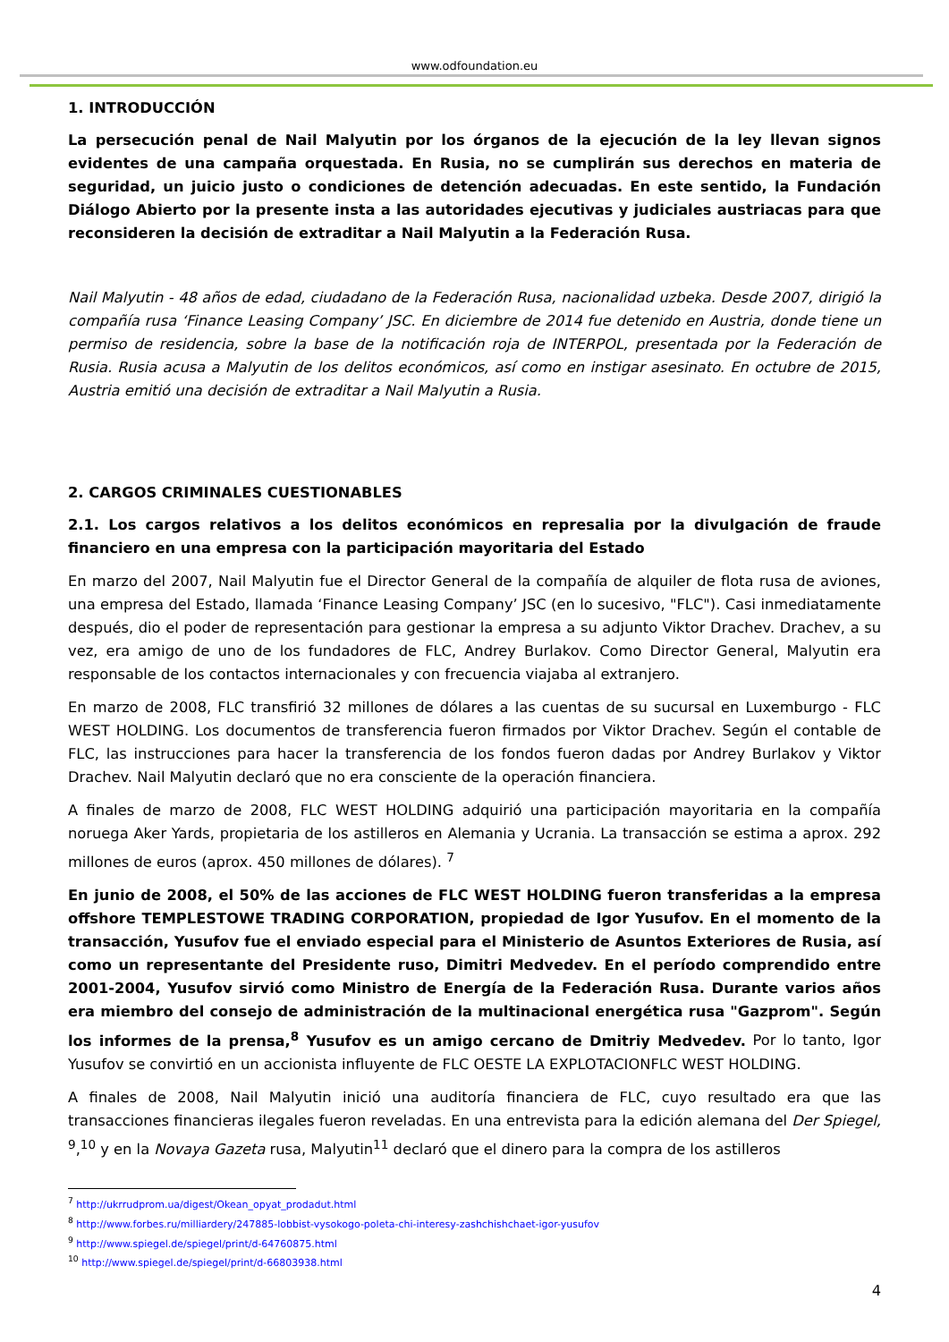www.odfoundation.eu
1. INTRODUCCIÓN
La persecución penal de Nail Malyutin por los órganos de la ejecución de la ley llevan signos evidentes de una campaña orquestada. En Rusia, no se cumplirán sus derechos en materia de seguridad, un juicio justo o condiciones de detención adecuadas. En este sentido, la Fundación Diálogo Abierto por la presente insta a las autoridades ejecutivas y judiciales austriacas para que reconsideren la decisión de extraditar a Nail Malyutin a la Federación Rusa.
Nail Malyutin - 48 años de edad, ciudadano de la Federación Rusa, nacionalidad uzbeka. Desde 2007, dirigió la compañía rusa ‘Finance Leasing Company’ JSC. En diciembre de 2014 fue detenido en Austria, donde tiene un permiso de residencia, sobre la base de la notificación roja de INTERPOL, presentada por la Federación de Rusia. Rusia acusa a Malyutin de los delitos económicos, así como en instigar asesinato. En octubre de 2015, Austria emitió una decisión de extraditar a Nail Malyutin a Rusia.
2. CARGOS CRIMINALES CUESTIONABLES
2.1. Los cargos relativos a los delitos económicos en represalia por la divulgación de fraude financiero en una empresa con la participación mayoritaria del Estado
En marzo del 2007, Nail Malyutin fue el Director General de la compañía de alquiler de flota rusa de aviones, una empresa del Estado, llamada ‘Finance Leasing Company’ JSC (en lo sucesivo, "FLC"). Casi inmediatamente después, dio el poder de representación para gestionar la empresa a su adjunto Viktor Drachev. Drachev, a su vez, era amigo de uno de los fundadores de FLC, Andrey Burlakov. Como Director General, Malyutin era responsable de los contactos internacionales y con frecuencia viajaba al extranjero.
En marzo de 2008, FLC transfirió 32 millones de dólares a las cuentas de su sucursal en Luxemburgo - FLC WEST HOLDING. Los documentos de transferencia fueron firmados por Viktor Drachev. Según el contable de FLC, las instrucciones para hacer la transferencia de los fondos fueron dadas por Andrey Burlakov y Viktor Drachev. Nail Malyutin declaró que no era consciente de la operación financiera.
A finales de marzo de 2008, FLC WEST HOLDING adquirió una participación mayoritaria en la compañía noruega Aker Yards, propietaria de los astilleros en Alemania y Ucrania. La transacción se estima a aprox. 292 millones de euros (aprox. 450 millones de dólares). <sup>7</sup>
En junio de 2008, el 50% de las acciones de FLC WEST HOLDING fueron transferidas a la empresa offshore TEMPLESTOWE TRADING CORPORATION, propiedad de Igor Yusufov. En el momento de la transacción, Yusufov fue el enviado especial para el Ministerio de Asuntos Exteriores de Rusia, así como un representante del Presidente ruso, Dimitri Medvedev. En el período comprendido entre 2001-2004, Yusufov sirvió como Ministro de Energía de la Federación Rusa. Durante varios años era miembro del consejo de administración de la multinacional energética rusa "Gazprom". Según los informes de la prensa,<sup>8</sup> Yusufov es un amigo cercano de Dmitriy Medvedev. Por lo tanto, Igor Yusufov se convirtió en un accionista influyente de FLC OESTE LA EXPLOTACIONFLC WEST HOLDING.
A finales de 2008, Nail Malyutin inició una auditoría financiera de FLC, cuyo resultado era que las transacciones financieras ilegales fueron reveladas. En una entrevista para la edición alemana del Der Spiegel, <sup>9</sup>,<sup>10</sup> y en la Novaya Gazeta rusa, Malyutin<sup>11</sup> declaró que el dinero para la compra de los astilleros
<sup>7</sup> http://ukrrudprom.ua/digest/Okean_opyat_prodadut.html
<sup>8</sup> http://www.forbes.ru/milliardery/247885-lobbist-vysokogo-poleta-chi-interesy-zashchishchaet-igor-yusufov
<sup>9</sup> http://www.spiegel.de/spiegel/print/d-64760875.html
<sup>10</sup> http://www.spiegel.de/spiegel/print/d-66803938.html
4